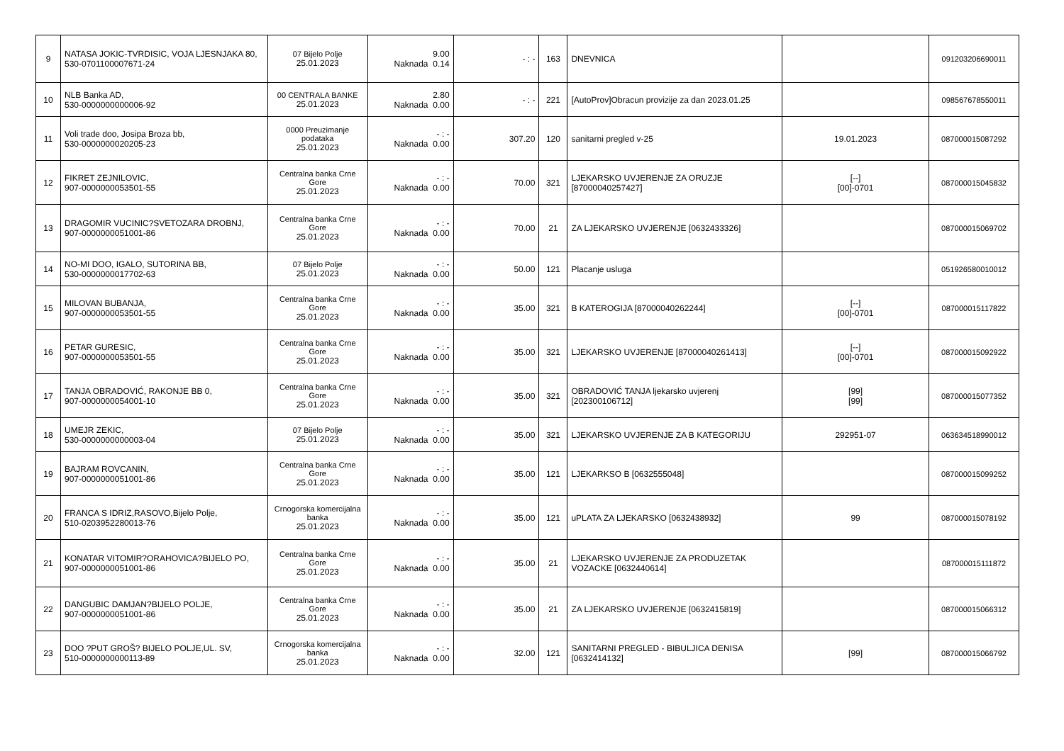| 9 | NATASA JOKIC-TVRDISIC, VOJA LJESNJAKA 80, 530-0701100007671-24 | 07 Bijelo Polje 25.01.2023 | 9.00 Naknada 0.14 | - : - | 163 | DNEVNICA | | 091203206690011 |
| 10 | NLB Banka AD, 530-0000000000006-92 | 00 CENTRALA BANKE 25.01.2023 | 2.80 Naknada 0.00 | - : - | 221 | [AutoProv]Obracun provizije za dan 2023.01.25 | | 098567678550011 |
| 11 | Voli trade doo, Josipa Broza bb, 530-0000000020205-23 | 0000 Preuzimanje podataka 25.01.2023 | - : - Naknada 0.00 | 307.20 | 120 | sanitarni pregled v-25 | 19.01.2023 | 087000015087292 |
| 12 | FIKRET ZEJNILOVIC, 907-0000000053501-55 | Centralna banka Crne Gore 25.01.2023 | - : - Naknada 0.00 | 70.00 | 321 | LJEKARSKO UVJERENJE ZA ORUZJE [87000040257427] | [--] [00]-0701 | 087000015045832 |
| 13 | DRAGOMIR VUCINIC?SVETOZARA DROBNJ, 907-0000000051001-86 | Centralna banka Crne Gore 25.01.2023 | - : - Naknada 0.00 | 70.00 | 21 | ZA LJEKARSKO UVJERENJE [0632433326] | | 087000015069702 |
| 14 | NO-MI DOO, IGALO, SUTORINA BB, 530-0000000017702-63 | 07 Bijelo Polje 25.01.2023 | - : - Naknada 0.00 | 50.00 | 121 | Placanje usluga | | 051926580010012 |
| 15 | MILOVAN BUBANJA, 907-0000000053501-55 | Centralna banka Crne Gore 25.01.2023 | - : - Naknada 0.00 | 35.00 | 321 | B KATEROGIJA [87000040262244] | [--] [00]-0701 | 087000015117822 |
| 16 | PETAR GURESIC, 907-0000000053501-55 | Centralna banka Crne Gore 25.01.2023 | - : - Naknada 0.00 | 35.00 | 321 | LJEKARSKO UVJERENJE [87000040261413] | [--] [00]-0701 | 087000015092922 |
| 17 | TANJA OBRADOVIĆ, RAKONJE BB 0, 907-0000000054001-10 | Centralna banka Crne Gore 25.01.2023 | - : - Naknada 0.00 | 35.00 | 321 | OBRADOVIĆ TANJA ljekarsko uvjerenj [202300106712] | [99] [99] | 087000015077352 |
| 18 | UMEJR ZEKIC, 530-0000000000003-04 | 07 Bijelo Polje 25.01.2023 | - : - Naknada 0.00 | 35.00 | 321 | LJEKARSKO UVJERENJE ZA B KATEGORIJU | 292951-07 | 063634518990012 |
| 19 | BAJRAM ROVCANIN, 907-0000000051001-86 | Centralna banka Crne Gore 25.01.2023 | - : - Naknada 0.00 | 35.00 | 121 | LJEKARKSO B [0632555048] | | 087000015099252 |
| 20 | FRANCA S IDRIZ,RASOVO,Bijelo Polje, 510-0203952280013-76 | Crnogorska komercijalna banka 25.01.2023 | - : - Naknada 0.00 | 35.00 | 121 | uPLATA ZA LJEKARSKO [0632438932] | 99 | 087000015078192 |
| 21 | KONATAR VITOMIR?ORAHOVICA?BIJELO PO, 907-0000000051001-86 | Centralna banka Crne Gore 25.01.2023 | - : - Naknada 0.00 | 35.00 | 21 | LJEKARSKO UVJERENJE ZA PRODUZETAK VOZACKE [0632440614] | | 087000015111872 |
| 22 | DANGUBIC DAMJAN?BIJELO POLJE, 907-0000000051001-86 | Centralna banka Crne Gore 25.01.2023 | - : - Naknada 0.00 | 35.00 | 21 | ZA LJEKARSKO UVJERENJE [0632415819] | | 087000015066312 |
| 23 | DOO ?PUT GROŠ? BIJELO POLJE,UL. SV, 510-0000000000113-89 | Crnogorska komercijalna banka 25.01.2023 | - : - Naknada 0.00 | 32.00 | 121 | SANITARNI PREGLED - BIBULJICA DENISA [0632414132] | [99] | 087000015066792 |